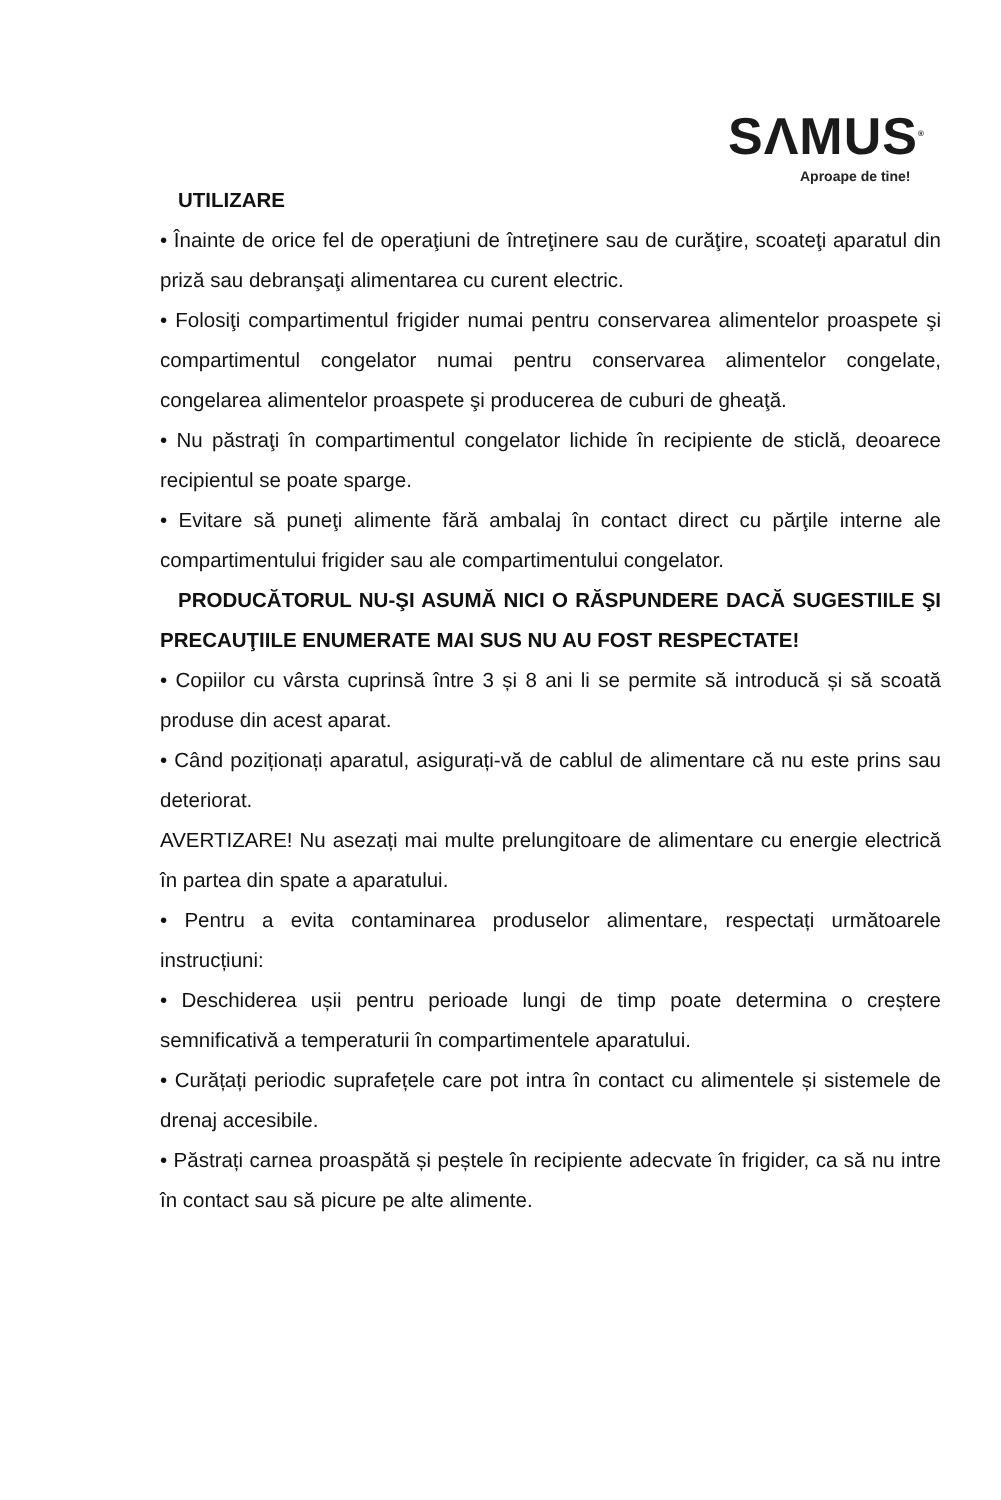SΛMUS<sup>®</sup>
Aproape de tine!
UTILIZARE
• Înainte de orice fel de operaţiuni de întreţinere sau de curăţire, scoateţi aparatul din priză sau debranşaţi alimentarea cu curent electric.
• Folosiţi compartimentul frigider numai pentru conservarea alimentelor proaspete şi compartimentul congelator numai pentru conservarea alimentelor congelate, congelarea alimentelor proaspete şi producerea de cuburi de gheaţă.
• Nu păstraţi în compartimentul congelator lichide în recipiente de sticlă, deoarece recipientul se poate sparge.
• Evitare să puneţi alimente fără ambalaj în contact direct cu părţile interne ale compartimentului frigider sau ale compartimentului congelator.
PRODUCĂTORUL NU-ŞI ASUMĂ NICI O RĂSPUNDERE DACĂ SUGESTIILE ŞI PRECAUŢIILE ENUMERATE MAI SUS NU AU FOST RESPECTATE!
• Copiilor cu vârsta cuprinsă între 3 și 8 ani li se permite să introducă și să scoată produse din acest aparat.
• Când poziționați aparatul, asigurați-vă de cablul de alimentare că nu este prins sau deteriorat.
AVERTIZARE! Nu asezați mai multe prelungitoare de alimentare cu energie electrică în partea din spate a aparatului.
• Pentru a evita contaminarea produselor alimentare, respectați următoarele instrucțiuni:
• Deschiderea ușii pentru perioade lungi de timp poate determina o creștere semnificativă a temperaturii în compartimentele aparatului.
• Curățați periodic suprafețele care pot intra în contact cu alimentele și sistemele de drenaj accesibile.
• Păstrați carnea proaspătă și peștele în recipiente adecvate în frigider, ca să nu intre în contact sau să picure pe alte alimente.